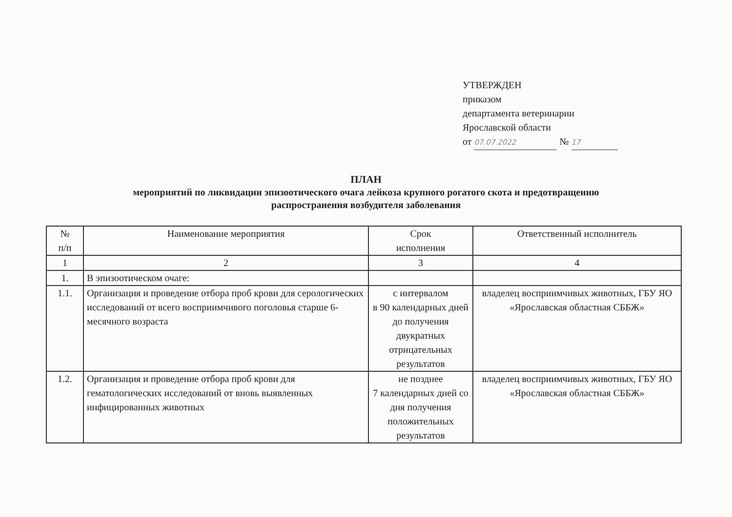УТВЕРЖДЕН
приказом
департамента ветеринарии
Ярославской области
от 07.07.2022 № 17
ПЛАН
мероприятий по ликвидации эпизоотического очага лейкоза крупного рогатого скота и предотвращению
распространения возбудителя заболевания
| № п/п | Наименование мероприятия | Срок исполнения | Ответственный исполнитель |
| --- | --- | --- | --- |
| 1 | 2 | 3 | 4 |
| 1. | В эпизоотическом очаге: | | |
| 1.1. | Организация и проведение отбора проб крови для серологических исследований от всего восприимчивого поголовья старше 6-месячного возраста | с интервалом в 90 календарных дней до получения двукратных отрицательных результатов | владелец восприимчивых животных, ГБУ ЯО «Ярославская областная СББЖ» |
| 1.2. | Организация и проведение отбора проб крови для гематологических исследований от вновь выявленных инфицированных животных | не позднее 7 календарных дней со дня получения положительных результатов | владелец восприимчивых животных, ГБУ ЯО «Ярославская областная СББЖ» |